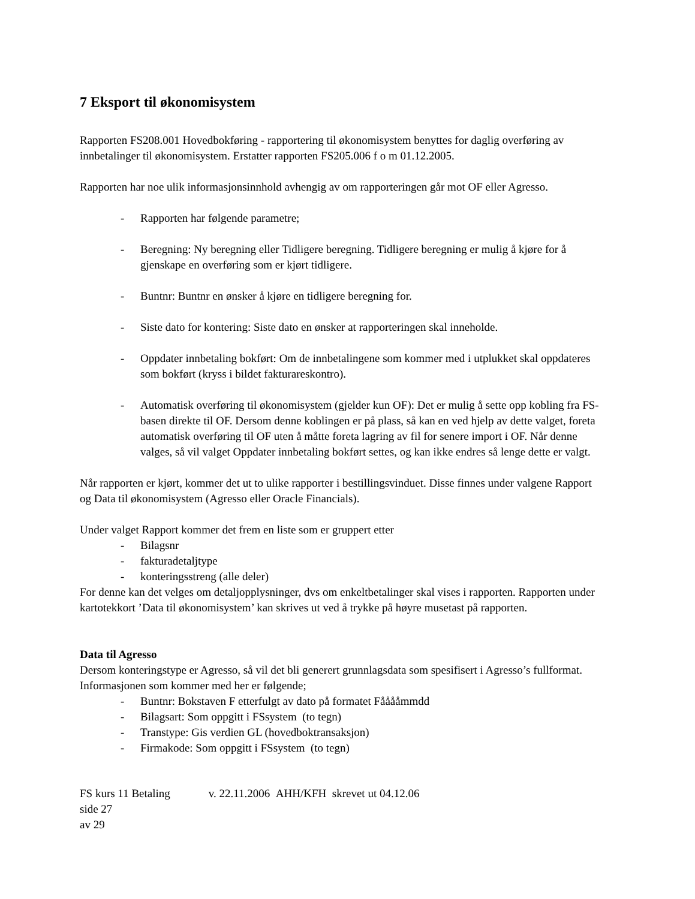7 Eksport til økonomisystem
Rapporten FS208.001 Hovedbokføring - rapportering til økonomisystem benyttes for daglig overføring av innbetalinger til økonomisystem. Erstatter rapporten FS205.006 f o m 01.12.2005.
Rapporten har noe ulik informasjonsinnhold avhengig av om rapporteringen går mot OF eller Agresso.
- Rapporten har følgende parametre;
- Beregning: Ny beregning eller Tidligere beregning. Tidligere beregning er mulig å kjøre for å gjenskape en overføring som er kjørt tidligere.
- Buntnr: Buntnr en ønsker å kjøre en tidligere beregning for.
- Siste dato for kontering: Siste dato en ønsker at rapporteringen skal inneholde.
- Oppdater innbetaling bokført: Om de innbetalingene som kommer med i utplukket skal oppdateres som bokført (kryss i bildet fakturareskontro).
- Automatisk overføring til økonomisystem (gjelder kun OF): Det er mulig å sette opp kobling fra FS-basen direkte til OF. Dersom denne koblingen er på plass, så kan en ved hjelp av dette valget, foreta automatisk overføring til OF uten å måtte foreta lagring av fil for senere import i OF. Når denne valges, så vil valget Oppdater innbetaling bokført settes, og kan ikke endres så lenge dette er valgt.
Når rapporten er kjørt, kommer det ut to ulike rapporter i bestillingsvinduet. Disse finnes under valgene Rapport og Data til økonomisystem (Agresso eller Oracle Financials).
Under valget Rapport kommer det frem en liste som er gruppert etter
- Bilagsnr
- fakturadetaljtype
- konteringsstreng (alle deler)
For denne kan det velges om detaljopplysninger, dvs om enkeltbetalinger skal vises i rapporten. Rapporten under kartotekkort ’Data til økonomisystem’ kan skrives ut ved å trykke på høyre musetast på rapporten.
Data til Agresso
Dersom konteringstype er Agresso, så vil det bli generert grunnlagsdata som spesifisert i Agresso’s fullformat. Informasjonen som kommer med her er følgende;
- Buntnr: Bokstaven F etterfulgt av dato på formatet Fååååmmdd
- Bilagsart: Som oppgitt i FSsystem (to tegn)
- Transtype: Gis verdien GL (hovedboktransaksjon)
- Firmakode: Som oppgitt i FSsystem (to tegn)
FS kurs 11 Betaling v. 22.11.2006 AHH/KFH skrevet ut 04.12.06 side 27
av 29